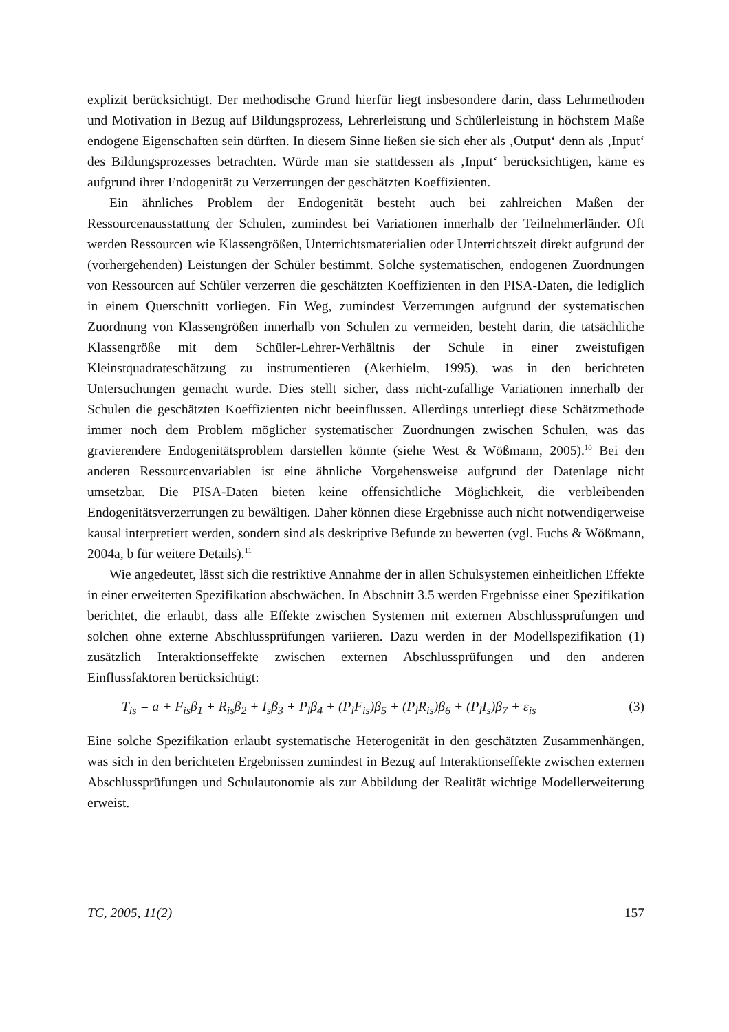explizit berücksichtigt. Der methodische Grund hierfür liegt insbesondere darin, dass Lehrmethoden und Motivation in Bezug auf Bildungsprozess, Lehrerleistung und Schülerleistung in höchstem Maße endogene Eigenschaften sein dürften. In diesem Sinne ließen sie sich eher als ‚Output‘ denn als ‚Input‘ des Bildungsprozesses betrachten. Würde man sie stattdessen als ‚Input‘ berücksichtigen, käme es aufgrund ihrer Endogenität zu Verzerrungen der geschätzten Koeffizienten.
Ein ähnliches Problem der Endogenität besteht auch bei zahlreichen Maßen der Ressourcenausstattung der Schulen, zumindest bei Variationen innerhalb der Teilnehmerländer. Oft werden Ressourcen wie Klassengrößen, Unterrichtsmaterialien oder Unterrichtszeit direkt aufgrund der (vorhergehenden) Leistungen der Schüler bestimmt. Solche systematischen, endogenen Zuordnungen von Ressourcen auf Schüler verzerren die geschätzten Koeffizienten in den PISA-Daten, die lediglich in einem Querschnitt vorliegen. Ein Weg, zumindest Verzerrungen aufgrund der systematischen Zuordnung von Klassengrößen innerhalb von Schulen zu vermeiden, besteht darin, die tatsächliche Klassengröße mit dem Schüler-Lehrer-Verhältnis der Schule in einer zweistufigen Kleinstquadrateschätzung zu instrumentieren (Akerhielm, 1995), was in den berichteten Untersuchungen gemacht wurde. Dies stellt sicher, dass nicht-zufällige Variationen innerhalb der Schulen die geschätzten Koeffizienten nicht beeinflussen. Allerdings unterliegt diese Schätzmethode immer noch dem Problem möglicher systematischer Zuordnungen zwischen Schulen, was das gravierendere Endogenitätsproblem darstellen könnte (siehe West & Wößmann, 2005).<sup>10</sup> Bei den anderen Ressourcenvariablen ist eine ähnliche Vorgehensweise aufgrund der Datenlage nicht umsetzbar. Die PISA-Daten bieten keine offensichtliche Möglichkeit, die verbleibenden Endogenitätsverzerrungen zu bewältigen. Daher können diese Ergebnisse auch nicht notwendigerweise kausal interpretiert werden, sondern sind als deskriptive Befunde zu bewerten (vgl. Fuchs & Wößmann, 2004a, b für weitere Details).<sup>11</sup>
Wie angedeutet, lässt sich die restriktive Annahme der in allen Schulsystemen einheitlichen Effekte in einer erweiterten Spezifikation abschwächen. In Abschnitt 3.5 werden Ergebnisse einer Spezifikation berichtet, die erlaubt, dass alle Effekte zwischen Systemen mit externen Abschlussprüfungen und solchen ohne externe Abschlussprüfungen variieren. Dazu werden in der Modellspezifikation (1) zusätzlich Interaktionseffekte zwischen externen Abschlussprüfungen und den anderen Einflussfaktoren berücksichtigt:
T<sub>is</sub> = a + F<sub>is</sub>β<sub>1</sub> + R<sub>is</sub>β<sub>2</sub> + I<sub>s</sub>β<sub>3</sub> + P<sub>l</sub>β<sub>4</sub> + (P<sub>l</sub>F<sub>is</sub>)β<sub>5</sub> + (P<sub>l</sub>R<sub>is</sub>)β<sub>6</sub> + (P<sub>l</sub>I<sub>s</sub>)β<sub>7</sub> + ε<sub>is</sub> (3)
Eine solche Spezifikation erlaubt systematische Heterogenität in den geschätzten Zusammenhängen, was sich in den berichteten Ergebnissen zumindest in Bezug auf Interaktionseffekte zwischen externen Abschlussprüfungen und Schulautonomie als zur Abbildung der Realität wichtige Modellerweiterung erweist.
TC, 2005, 11(2) 157